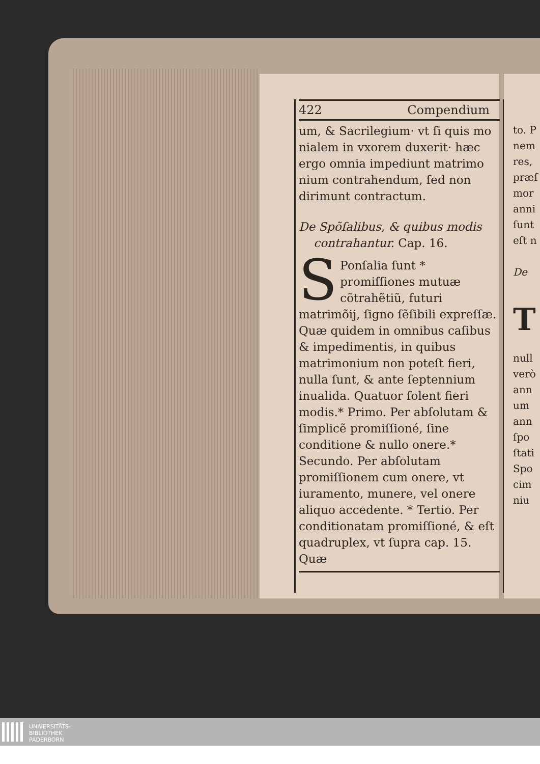to. P
nem
res,
præſ
mor
anni
ſunt
eſt n
De
T
null
verò
ann
um
ann
ſpo
ſtati
Spo
cim
niu
422 Compendium
um, & Sacrilegium· vt ſi quis mo nialem in vxorem duxerit· hæc ergo omnia impediunt matrimo nium contrahendum, ſed non dirimunt contractum.
De Spõſalibus, & quibus modis
contrahantur. Cap. 16.
SPonſalia ſunt * promiſſiones mutuæ cõtrahẽtiũ, futuri matrimõij, ſigno ſẽſibili expreſſæ. Quæ quidem in omnibus caſibus & impedimentis, in quibus matrimonium non poteſt fieri, nulla ſunt, & ante ſeptennium inualida. Quatuor ſolent fieri modis.* Primo. Per abſolutam & ſimplicẽ promiſſioné, ſine conditione & nullo onere.* Secundo. Per abſolutam promiſſionem cum onere, vt iuramento, munere, vel onere aliquo accedente. * Tertio. Per conditionatam promiſſioné, & eſt quadruplex, vt ſupra cap. 15. Quæ
UNIVERSITÄTS-
BIBLIOTHEK
PADERBORN